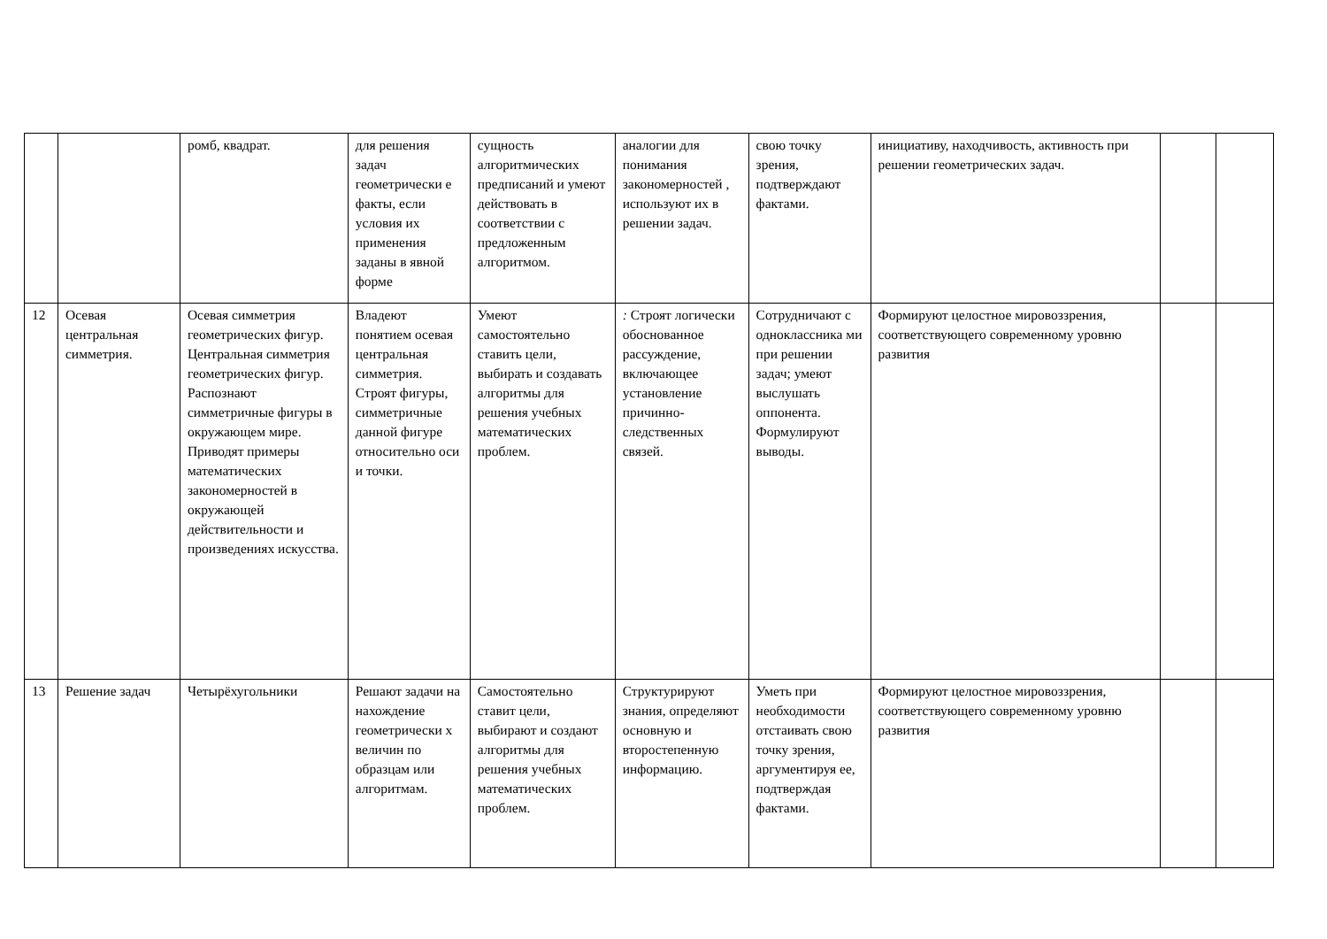| | | ромб, квадрат. | для решения задач геометрически е факты, если условия их применения заданы в явной форме | сущность алгоритмических предписаний и умеют действовать в соответствии с предложенным алгоритмом. | аналогии для понимания закономерностей , используют их в решении задач. | свою точку зрения, подтверждают фактами. | инициативу, находчивость, активность при решении геометрических задач. | | |
| 12 | Осевая центральная симметрия. | Осевая симметрия геометрических фигур. Центральная симметрия геометрических фигур. Распознают симметричные фигуры в окружающем мире. Приводят примеры математических закономерностей в окружающей действительности и произведениях искусства. | Владеют понятием осевая центральная симметрия. Строят фигуры, симметричные данной фигуре относительно оси и точки. | Умеют самостоятельно ставить цели, выбирать и создавать алгоритмы для решения учебных математических проблем. | : Строят логически обоснованное рассуждение, включающее установление причинно-следственных связей. | Сотрудничают с одноклассника ми при решении задач; умеют выслушать оппонента. Формулируют выводы. | Формируют целостное мировоззрения, соответствующего современному уровню развития | | |
| 13 | Решение задач | Четырёхугольники | Решают задачи на нахождение геометрически х величин по образцам или алгоритмам. | Самостоятельно ставит цели, выбирают и создают алгоритмы для решения учебных математических проблем. | Структурируют знания, определяют основную и второстепенную информацию. | Уметь при необходимости отстаивать свою точку зрения, аргументируя ее, подтверждая фактами. | Формируют целостное мировоззрения, соответствующего современному уровню развития | | |